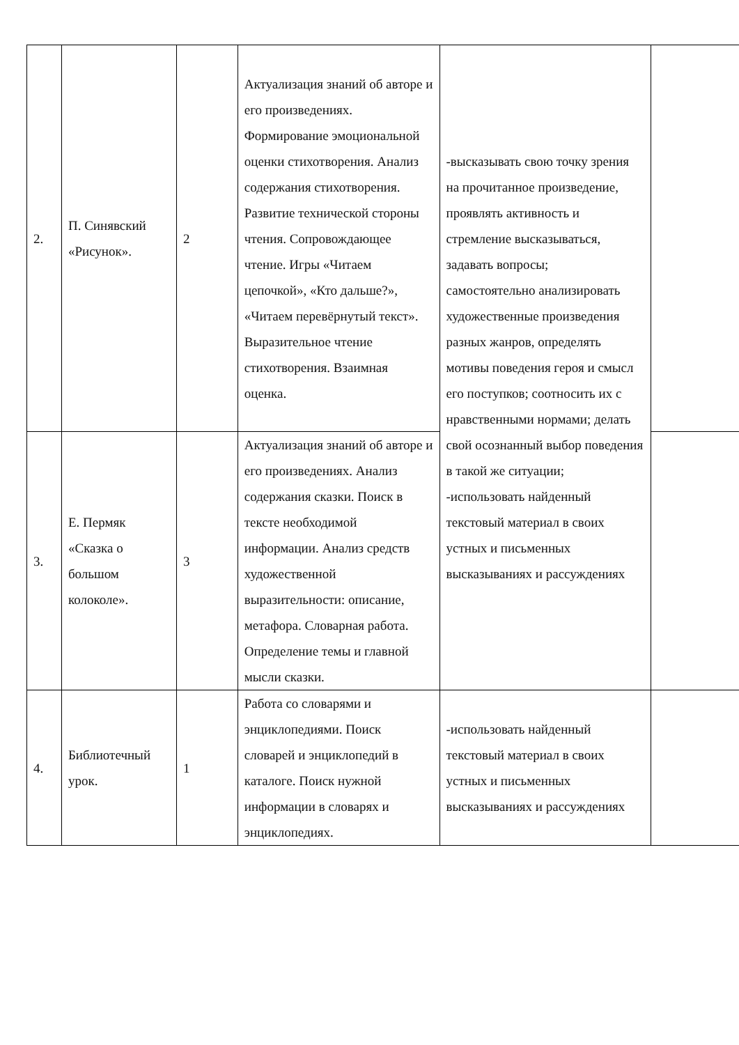| 2. | П. Синявский «Рисунок». | 2 | Актуализация знаний об авторе и его произведениях. Формирование эмоциональной оценки стихотворения. Анализ содержания стихотворения. Развитие технической стороны чтения. Сопровождающее чтение. Игры «Читаем цепочкой», «Кто дальше?», «Читаем перевёрнутый текст». Выразительное чтение стихотворения. Взаимная оценка. | -высказывать свою точку зрения на прочитанное произведение, проявлять активность и стремление высказываться, задавать вопросы; самостоятельно анализировать художественные произведения разных жанров, определять мотивы поведения героя и смысл его поступков; соотносить их с нравственными нормами; делать свой осознанный выбор поведения в такой же ситуации; -использовать найденный текстовый материал в своих устных и письменных высказываниях и рассуждениях | |
| 3. | Е. Пермяк «Сказка о большом колоколе». | 3 | Актуализация знаний об авторе и его произведениях. Анализ содержания сказки. Поиск в тексте необходимой информации. Анализ средств художественной выразительности: описание, метафора. Словарная работа. Определение темы и главной мысли сказки. | | |
| 4. | Библиотечный урок. | 1 | Работа со словарями и энциклопедиями. Поиск словарей и энциклопедий в каталоге. Поиск нужной информации в словарях и энциклопедиях. | -использовать найденный текстовый материал в своих устных и письменных высказываниях и рассуждениях | |